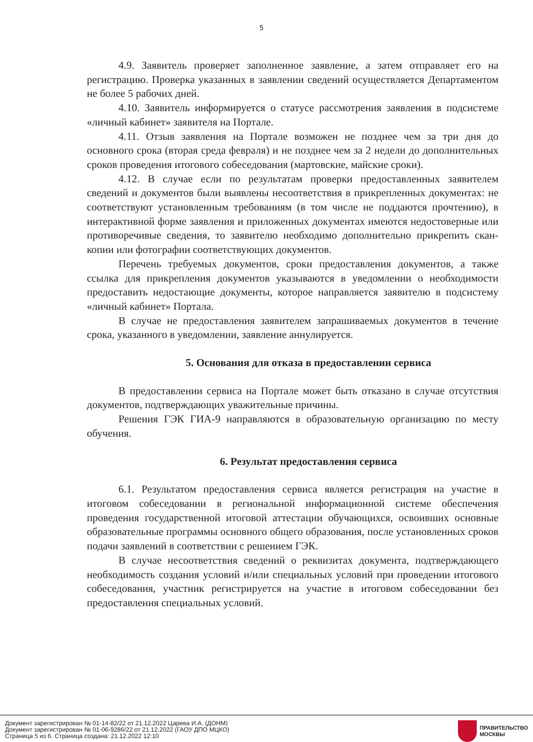5
4.9. Заявитель проверяет заполненное заявление, а затем отправляет его на регистрацию. Проверка указанных в заявлении сведений осуществляется Департаментом не более 5 рабочих дней.
4.10. Заявитель информируется о статусе рассмотрения заявления в подсистеме «личный кабинет» заявителя на Портале.
4.11. Отзыв заявления на Портале возможен не позднее чем за три дня до основного срока (вторая среда февраля) и не позднее чем за 2 недели до дополнительных сроков проведения итогового собеседования (мартовские, майские сроки).
4.12. В случае если по результатам проверки предоставленных заявителем сведений и документов были выявлены несоответствия в прикрепленных документах: не соответствуют установленным требованиям (в том числе не поддаются прочтению), в интерактивной форме заявления и приложенных документах имеются недостоверные или противоречивые сведения, то заявителю необходимо дополнительно прикрепить скан-копии или фотографии соответствующих документов.
Перечень требуемых документов, сроки предоставления документов, а также ссылка для прикрепления документов указываются в уведомлении о необходимости предоставить недостающие документы, которое направляется заявителю в подсистему «личный кабинет» Портала.
В случае не предоставления заявителем запрашиваемых документов в течение срока, указанного в уведомлении, заявление аннулируется.
5. Основания для отказа в предоставлении сервиса
В предоставлении сервиса на Портале может быть отказано в случае отсутствия документов, подтверждающих уважительные причины.
Решения ГЭК ГИА-9 направляются в образовательную организацию по месту обучения.
6. Результат предоставления сервиса
6.1. Результатом предоставления сервиса является регистрация на участие в итоговом собеседовании в региональной информационной системе обеспечения проведения государственной итоговой аттестации обучающихся, освоивших основные образовательные программы основного общего образования, после установленных сроков подачи заявлений в соответствии с решением ГЭК.
В случае несоответствия сведений о реквизитах документа, подтверждающего необходимость создания условий и/или специальных условий при проведении итогового собеседования, участник регистрируется на участие в итоговом собеседовании без предоставления специальных условий.
Документ зарегистрирован № 01-14-82/22 от 21.12.2022 Царева И.А. (ДОНМ)
Документ зарегистрирован № 01-06-9286/22 от 21.12.2022 (ГАОУ ДПО МЦКО)
Страница 5 из 6. Страница создана: 21.12.2022 12:10
ПРАВИТЕЛЬСТВО
МОСКВЫ